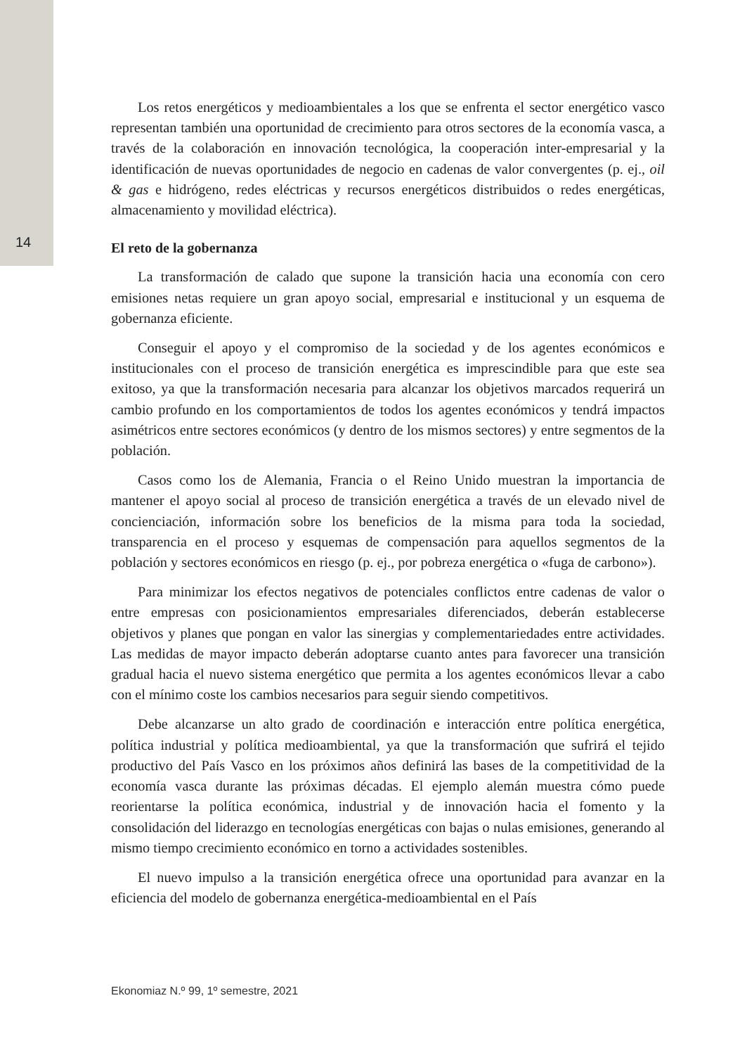14
Los retos energéticos y medioambientales a los que se enfrenta el sector energético vasco representan también una oportunidad de crecimiento para otros sectores de la economía vasca, a través de la colaboración en innovación tecnológica, la cooperación inter-empresarial y la identificación de nuevas oportunidades de negocio en cadenas de valor convergentes (p. ej., oil & gas e hidrógeno, redes eléctricas y recursos energéticos distribuidos o redes energéticas, almacenamiento y movilidad eléctrica).
El reto de la gobernanza
La transformación de calado que supone la transición hacia una economía con cero emisiones netas requiere un gran apoyo social, empresarial e institucional y un esquema de gobernanza eficiente.
Conseguir el apoyo y el compromiso de la sociedad y de los agentes económicos e institucionales con el proceso de transición energética es imprescindible para que este sea exitoso, ya que la transformación necesaria para alcanzar los objetivos marcados requerirá un cambio profundo en los comportamientos de todos los agentes económicos y tendrá impactos asimétricos entre sectores económicos (y dentro de los mismos sectores) y entre segmentos de la población.
Casos como los de Alemania, Francia o el Reino Unido muestran la importancia de mantener el apoyo social al proceso de transición energética a través de un elevado nivel de concienciación, información sobre los beneficios de la misma para toda la sociedad, transparencia en el proceso y esquemas de compensación para aquellos segmentos de la población y sectores económicos en riesgo (p. ej., por pobreza energética o «fuga de carbono»).
Para minimizar los efectos negativos de potenciales conflictos entre cadenas de valor o entre empresas con posicionamientos empresariales diferenciados, deberán establecerse objetivos y planes que pongan en valor las sinergias y complementariedades entre actividades. Las medidas de mayor impacto deberán adoptarse cuanto antes para favorecer una transición gradual hacia el nuevo sistema energético que permita a los agentes económicos llevar a cabo con el mínimo coste los cambios necesarios para seguir siendo competitivos.
Debe alcanzarse un alto grado de coordinación e interacción entre política energética, política industrial y política medioambiental, ya que la transformación que sufrirá el tejido productivo del País Vasco en los próximos años definirá las bases de la competitividad de la economía vasca durante las próximas décadas. El ejemplo alemán muestra cómo puede reorientarse la política económica, industrial y de innovación hacia el fomento y la consolidación del liderazgo en tecnologías energéticas con bajas o nulas emisiones, generando al mismo tiempo crecimiento económico en torno a actividades sostenibles.
El nuevo impulso a la transición energética ofrece una oportunidad para avanzar en la eficiencia del modelo de gobernanza energética-medioambiental en el País
Ekonomiaz N.º 99, 1º semestre, 2021